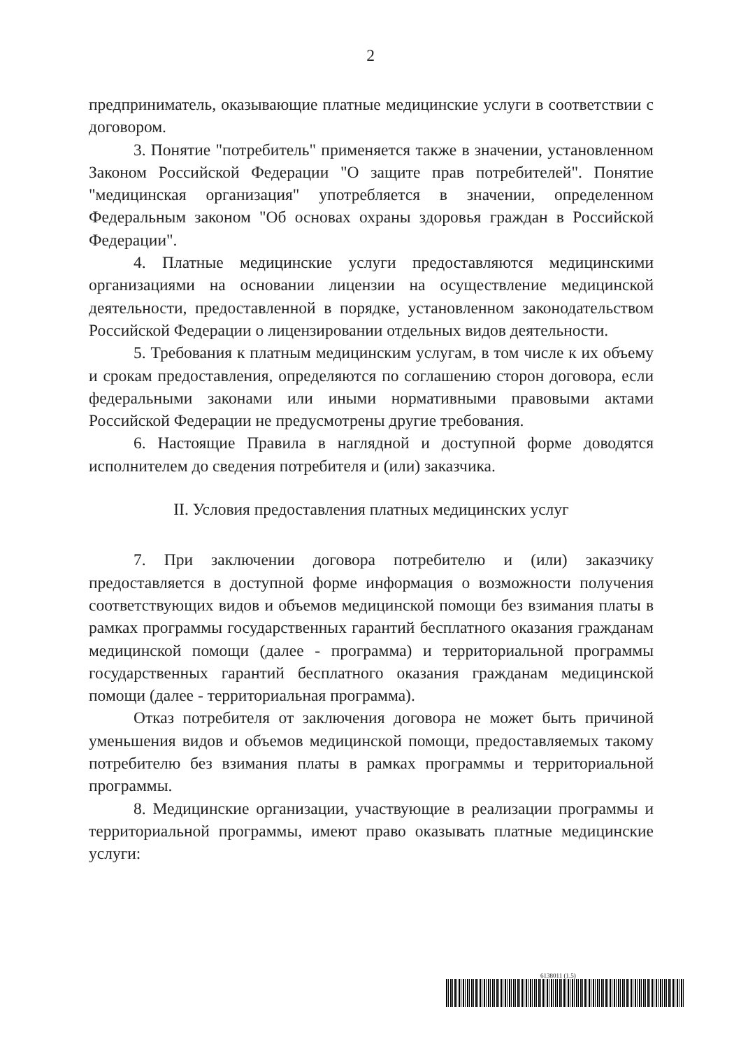2
предприниматель, оказывающие платные медицинские услуги в соответствии с договором.
3. Понятие "потребитель" применяется также в значении, установленном Законом Российской Федерации "О защите прав потребителей". Понятие "медицинская организация" употребляется в значении, определенном Федеральным законом "Об основах охраны здоровья граждан в Российской Федерации".
4. Платные медицинские услуги предоставляются медицинскими организациями на основании лицензии на осуществление медицинской деятельности, предоставленной в порядке, установленном законодательством Российской Федерации о лицензировании отдельных видов деятельности.
5. Требования к платным медицинским услугам, в том числе к их объему и срокам предоставления, определяются по соглашению сторон договора, если федеральными законами или иными нормативными правовыми актами Российской Федерации не предусмотрены другие требования.
6. Настоящие Правила в наглядной и доступной форме доводятся исполнителем до сведения потребителя и (или) заказчика.
II. Условия предоставления платных медицинских услуг
7. При заключении договора потребителю и (или) заказчику предоставляется в доступной форме информация о возможности получения соответствующих видов и объемов медицинской помощи без взимания платы в рамках программы государственных гарантий бесплатного оказания гражданам медицинской помощи (далее - программа) и территориальной программы государственных гарантий бесплатного оказания гражданам медицинской помощи (далее - территориальная программа).
Отказ потребителя от заключения договора не может быть причиной уменьшения видов и объемов медицинской помощи, предоставляемых такому потребителю без взимания платы в рамках программы и территориальной программы.
8. Медицинские организации, участвующие в реализации программы и территориальной программы, имеют право оказывать платные медицинские услуги:
6138011 (1.5)